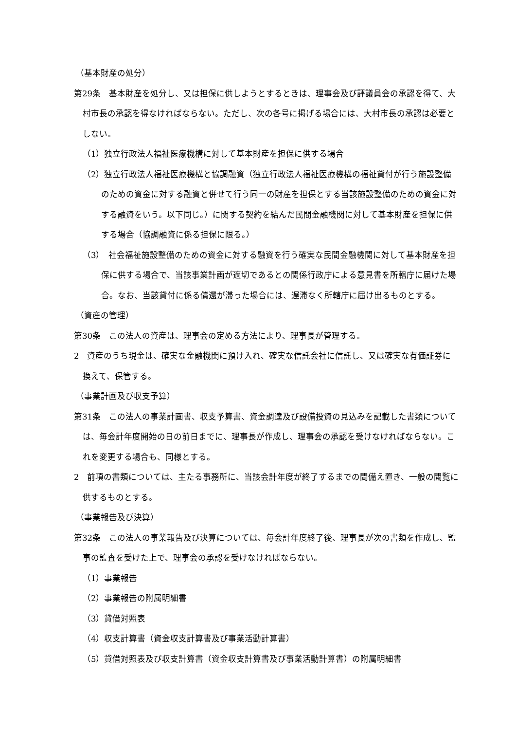（基本財産の処分）
第29条　基本財産を処分し、又は担保に供しようとするときは、理事会及び評議員会の承認を得て、大村市長の承認を得なければならない。ただし、次の各号に掲げる場合には、大村市長の承認は必要としない。
（1）独立行政法人福祉医療機構に対して基本財産を担保に供する場合
（2）独立行政法人福祉医療機構と協調融資（独立行政法人福祉医療機構の福祉貸付が行う施設整備のための資金に対する融資と併せて行う同一の財産を担保とする当該施設整備のための資金に対する融資をいう。以下同じ。）に関する契約を結んだ民間金融機関に対して基本財産を担保に供する場合（協調融資に係る担保に限る。）
（3）　社会福祉施設整備のための資金に対する融資を行う確実な民間金融機関に対して基本財産を担保に供する場合で、当該事業計画が適切であるとの関係行政庁による意見書を所轄庁に届けた場合。なお、当該貸付に係る償還が滞った場合には、遅滞なく所轄庁に届け出るものとする。
（資産の管理）
第30条　この法人の資産は、理事会の定める方法により、理事長が管理する。
2　資産のうち現金は、確実な金融機関に預け入れ、確実な信託会社に信託し、又は確実な有価証券に換えて、保管する。
（事業計画及び収支予算）
第31条　この法人の事業計画書、収支予算書、資金調達及び設備投資の見込みを記載した書類については、毎会計年度開始の日の前日までに、理事長が作成し、理事会の承認を受けなければならない。これを変更する場合も、同様とする。
2　前項の書類については、主たる事務所に、当該会計年度が終了するまでの間備え置き、一般の閲覧に供するものとする。
（事業報告及び決算）
第32条　この法人の事業報告及び決算については、毎会計年度終了後、理事長が次の書類を作成し、監事の監査を受けた上で、理事会の承認を受けなければならない。
（1）事業報告
（2）事業報告の附属明細書
（3）貸借対照表
（4）収支計算書（資金収支計算書及び事業活動計算書）
（5）貸借対照表及び収支計算書（資金収支計算書及び事業活動計算書）の附属明細書